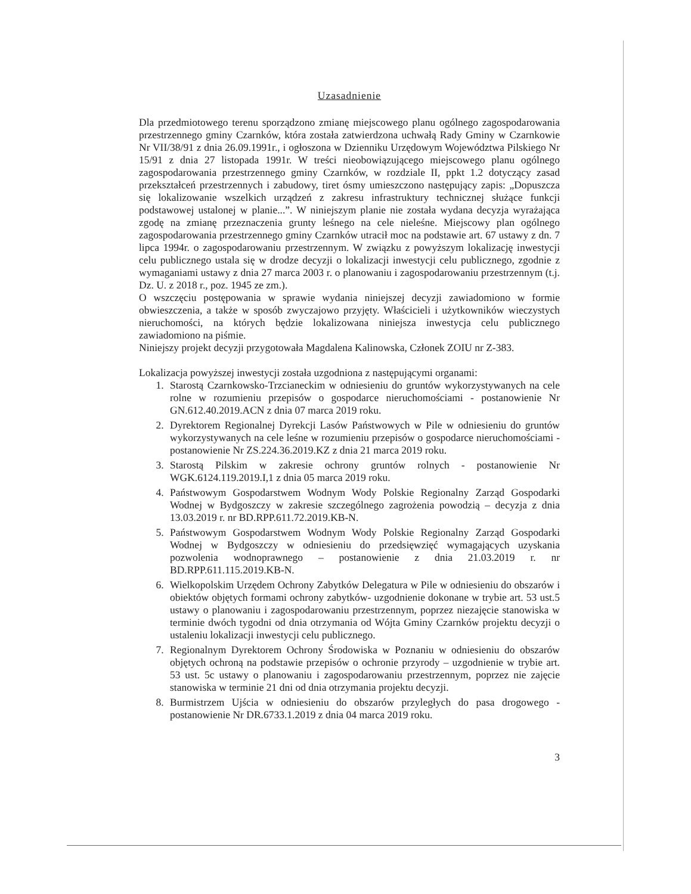Uzasadnienie
Dla przedmiotowego terenu sporządzono zmianę miejscowego planu ogólnego zagospodarowania przestrzennego gminy Czarnków, która została zatwierdzona uchwałą Rady Gminy w Czarnkowie Nr VII/38/91 z dnia 26.09.1991r., i ogłoszona w Dzienniku Urzędowym Województwa Pilskiego Nr 15/91 z dnia 27 listopada 1991r. W treści nieobowiązującego miejscowego planu ogólnego zagospodarowania przestrzennego gminy Czarnków, w rozdziale II, ppkt 1.2 dotyczący zasad przekształceń przestrzennych i zabudowy, tiret ósmy umieszczono następujący zapis: „Dopuszcza się lokalizowanie wszelkich urządzeń z zakresu infrastruktury technicznej służące funkcji podstawowej ustalonej w planie...”. W niniejszym planie nie została wydana decyzja wyrażająca zgodę na zmianę przeznaczenia grunty leśnego na cele nieleśne. Miejscowy plan ogólnego zagospodarowania przestrzennego gminy Czarnków utracił moc na podstawie art. 67 ustawy z dn. 7 lipca 1994r. o zagospodarowaniu przestrzennym. W związku z powyższym lokalizację inwestycji celu publicznego ustala się w drodze decyzji o lokalizacji inwestycji celu publicznego, zgodnie z wymaganiami ustawy z dnia 27 marca 2003 r. o planowaniu i zagospodarowaniu przestrzennym (t.j. Dz. U. z 2018 r., poz. 1945 ze zm.).
O wszczęciu postępowania w sprawie wydania niniejszej decyzji zawiadomiono w formie obwieszczenia, a także w sposób zwyczajowo przyjęty. Właścicieli i użytkowników wieczystych nieruchomości, na których będzie lokalizowana niniejsza inwestycja celu publicznego zawiadomiono na piśmie.
Niniejszy projekt decyzji przygotowała Magdalena Kalinowska, Członek ZOIU nr Z-383.
Lokalizacja powyższej inwestycji została uzgodniona z następującymi organami:
1. Starostą Czarnkowsko-Trzcianeckim w odniesieniu do gruntów wykorzystywanych na cele rolne w rozumieniu przepisów o gospodarce nieruchomościami - postanowienie Nr GN.612.40.2019.ACN z dnia 07 marca 2019 roku.
2. Dyrektorem Regionalnej Dyrekcji Lasów Państwowych w Pile w odniesieniu do gruntów wykorzystywanych na cele leśne w rozumieniu przepisów o gospodarce nieruchomościami - postanowienie Nr ZS.224.36.2019.KZ z dnia 21 marca 2019 roku.
3. Starostą Pilskim w zakresie ochrony gruntów rolnych - postanowienie Nr WGK.6124.119.2019.I,1 z dnia 05 marca 2019 roku.
4. Państwowym Gospodarstwem Wodnym Wody Polskie Regionalny Zarząd Gospodarki Wodnej w Bydgoszczy w zakresie szczególnego zagrożenia powodzią – decyzja z dnia 13.03.2019 r. nr BD.RPP.611.72.2019.KB-N.
5. Państwowym Gospodarstwem Wodnym Wody Polskie Regionalny Zarząd Gospodarki Wodnej w Bydgoszczy w odniesieniu do przedsięwzięć wymagających uzyskania pozwolenia wodnoprawnego – postanowienie z dnia 21.03.2019 r. nr BD.RPP.611.115.2019.KB-N.
6. Wielkopolskim Urzędem Ochrony Zabytków Delegatura w Pile w odniesieniu do obszarów i obiektów objętych formami ochrony zabytków- uzgodnienie dokonane w trybie art. 53 ust.5 ustawy o planowaniu i zagospodarowaniu przestrzennym, poprzez niezajęcie stanowiska w terminie dwóch tygodni od dnia otrzymania od Wójta Gminy Czarnków projektu decyzji o ustaleniu lokalizacji inwestycji celu publicznego.
7. Regionalnym Dyrektorem Ochrony Środowiska w Poznaniu w odniesieniu do obszarów objętych ochroną na podstawie przepisów o ochronie przyrody – uzgodnienie w trybie art. 53 ust. 5c ustawy o planowaniu i zagospodarowaniu przestrzennym, poprzez nie zajęcie stanowiska w terminie 21 dni od dnia otrzymania projektu decyzji.
8. Burmistrzem Ujścia w odniesieniu do obszarów przyległych do pasa drogowego - postanowienie Nr DR.6733.1.2019 z dnia 04 marca 2019 roku.
3